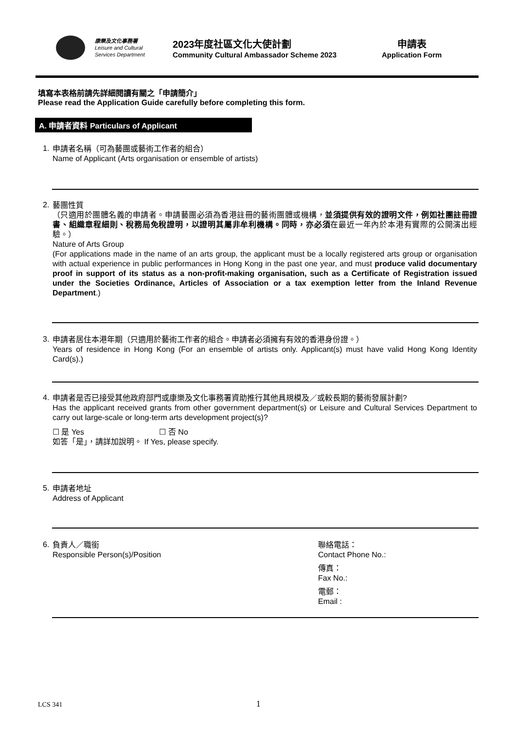康樂及文化事務署
Leisure and Cultural
Services Department
2023年度社區文化大使計劃
Community Cultural Ambassador Scheme 2023
申請表
Application Form
填寫本表格前請先詳細閱讀有關之「申請簡介」
Please read the Application Guide carefully before completing this form.
A. 申請者資料 Particulars of Applicant
1.
申請者名稱（可為藝團或藝術工作者的組合）
Name of Applicant (Arts organisation or ensemble of artists)
2.
藝團性質
（只適用於團體名義的申請者。申請藝團必須為香港註冊的藝術團體或機構，並須提供有效的證明文件，例如社團註冊證書、組織章程細則、稅務局免稅證明，以證明其屬非牟利機構。同時，亦必須在最近一年內於本港有實際的公開演出經驗。）
Nature of Arts Group
(For applications made in the name of an arts group, the applicant must be a locally registered arts group or organisation with actual experience in public performances in Hong Kong in the past one year, and must produce valid documentary proof in support of its status as a non-profit-making organisation, such as a Certificate of Registration issued under the Societies Ordinance, Articles of Association or a tax exemption letter from the Inland Revenue Department.)
3.
申請者居住本港年期（只適用於藝術工作者的組合。申請者必須擁有有效的香港身份證。）
Years of residence in Hong Kong (For an ensemble of artists only. Applicant(s) must have valid Hong Kong Identity Card(s).)
4.
申請者是否已接受其他政府部門或康樂及文化事務署資助推行其他具規模及／或較長期的藝術發展計劃?
Has the applicant received grants from other government department(s) or Leisure and Cultural Services Department to carry out large-scale or long-term arts development project(s)?
☐ 是 Yes ☐ 否 No
如答「是」，請詳加說明。 If Yes, please specify.
5.
申請者地址
Address of Applicant
6.
負責人／職銜
Responsible Person(s)/Position
聯絡電話：
Contact Phone No.:
傳真：
Fax No.:
電郵：
Email :
LCS 341 1